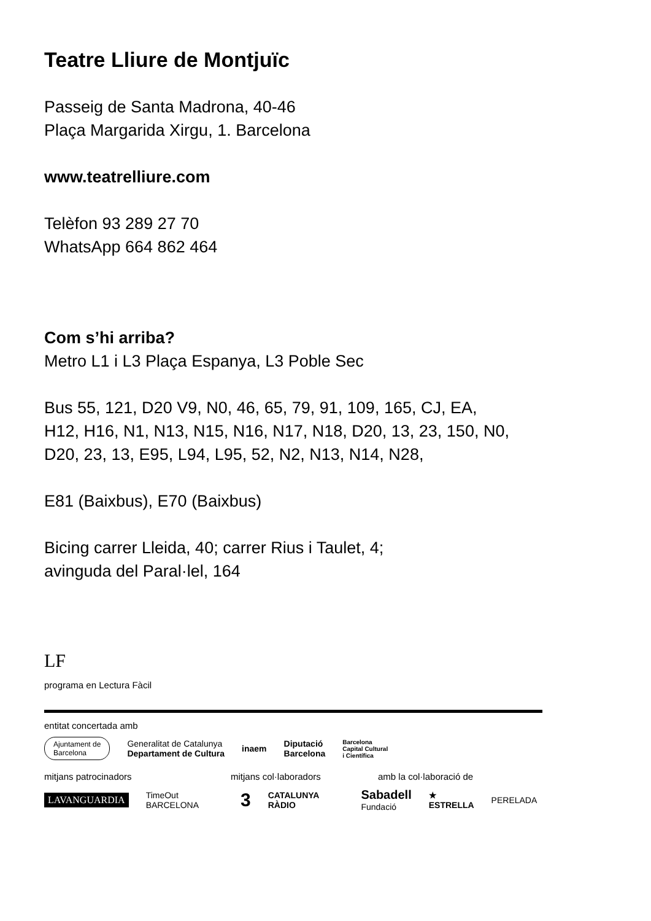Teatre Lliure de Montjuïc
Passeig de Santa Madrona, 40-46
Plaça Margarida Xirgu, 1. Barcelona
www.teatrelliure.com
Telèfon 93 289 27 70
WhatsApp 664 862 464
Com s’hi arriba?
Metro L1 i L3 Plaça Espanya, L3 Poble Sec
Bus 55, 121, D20 V9, N0, 46, 65, 79, 91, 109, 165, CJ, EA,
H12, H16, N1, N13, N15, N16, N17, N18, D20, 13, 23, 150, N0,
D20, 23, 13, E95, L94, L95, 52, N2, N13, N14, N28,
E81 (Baixbus), E70 (Baixbus)
Bicing carrer Lleida, 40; carrer Rius i Taulet, 4;
avinguda del Paral·lel, 164
LF
programa en Lectura Fàcil
entitat concertada amb
Ajuntament de
Barcelona Generalitat de Catalunya
Departament de Cultura inaem Diputació
Barcelona Barcelona
Capital Cultural
i Científica
mitjans patrocinadors mitjans col·laboradors amb la col·laboració de
LAVANGUARDIA TimeOut
BARCELONA 3 CATALUNYA
RÀDIO Sabadell
Fundació ★
ESTRELLA PERELADA